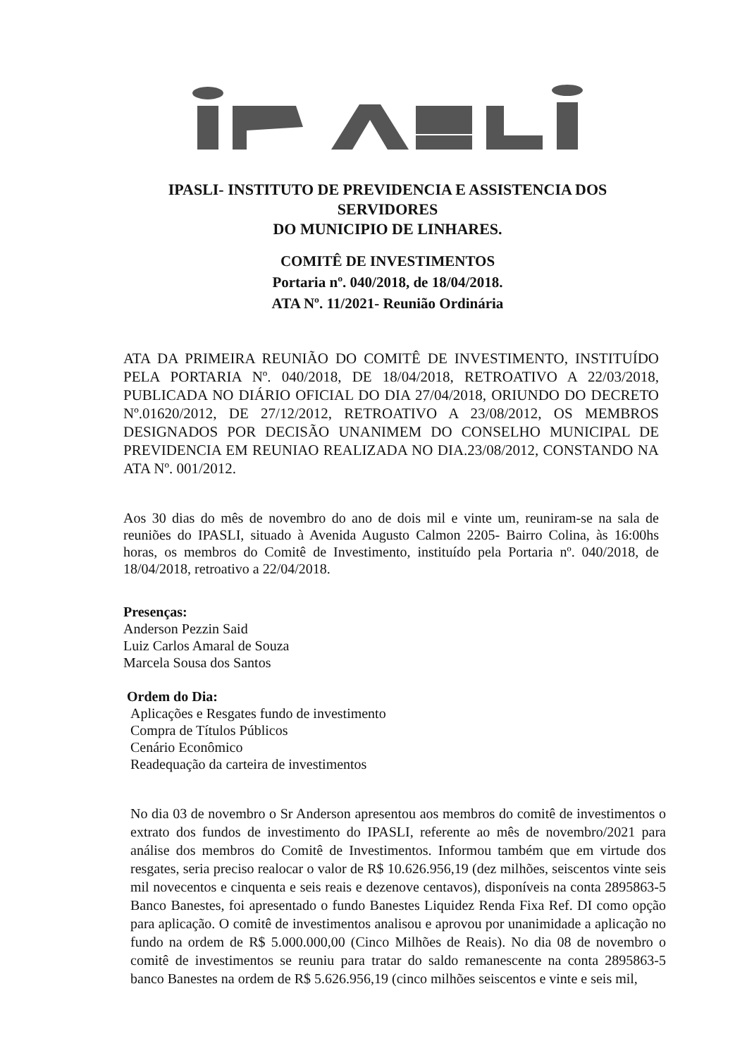IPASLI- INSTITUTO DE PREVIDENCIA E ASSISTENCIA DOS SERVIDORES
DO MUNICIPIO DE LINHARES.
COMITÊ DE INVESTIMENTOS
Portaria nº. 040/2018, de 18/04/2018.
ATA Nº. 11/2021- Reunião Ordinária
ATA DA PRIMEIRA REUNIÃO DO COMITÊ DE INVESTIMENTO, INSTITUÍDO PELA PORTARIA Nº. 040/2018, DE 18/04/2018, RETROATIVO A 22/03/2018, PUBLICADA NO DIÁRIO OFICIAL DO DIA 27/04/2018, ORIUNDO DO DECRETO Nº.01620/2012, DE 27/12/2012, RETROATIVO A 23/08/2012, OS MEMBROS DESIGNADOS POR DECISÃO UNANIMEM DO CONSELHO MUNICIPAL DE PREVIDENCIA EM REUNIAO REALIZADA NO DIA.23/08/2012, CONSTANDO NA ATA Nº. 001/2012.
Aos 30 dias do mês de novembro do ano de dois mil e vinte um, reuniram-se na sala de reuniões do IPASLI, situado à Avenida Augusto Calmon 2205- Bairro Colina, às 16:00hs horas, os membros do Comitê de Investimento, instituído pela Portaria nº. 040/2018, de 18/04/2018, retroativo a 22/04/2018.
Presenças:
Anderson Pezzin Said
Luiz Carlos Amaral de Souza
Marcela Sousa dos Santos
Ordem do Dia:
Aplicações e Resgates fundo de investimento
Compra de Títulos Públicos
Cenário Econômico
Readequação da carteira de investimentos
No dia 03 de novembro o Sr Anderson apresentou aos membros do comitê de investimentos o extrato dos fundos de investimento do IPASLI, referente ao mês de novembro/2021 para análise dos membros do Comitê de Investimentos. Informou também que em virtude dos resgates, seria preciso realocar o valor de R$ 10.626.956,19 (dez milhões, seiscentos vinte seis mil novecentos e cinquenta e seis reais e dezenove centavos), disponíveis na conta 2895863-5 Banco Banestes, foi apresentado o fundo Banestes Liquidez Renda Fixa Ref. DI como opção para aplicação. O comitê de investimentos analisou e aprovou por unanimidade a aplicação no fundo na ordem de R$ 5.000.000,00 (Cinco Milhões de Reais). No dia 08 de novembro o comitê de investimentos se reuniu para tratar do saldo remanescente na conta 2895863-5 banco Banestes na ordem de R$ 5.626.956,19 (cinco milhões seiscentos e vinte e seis mil,